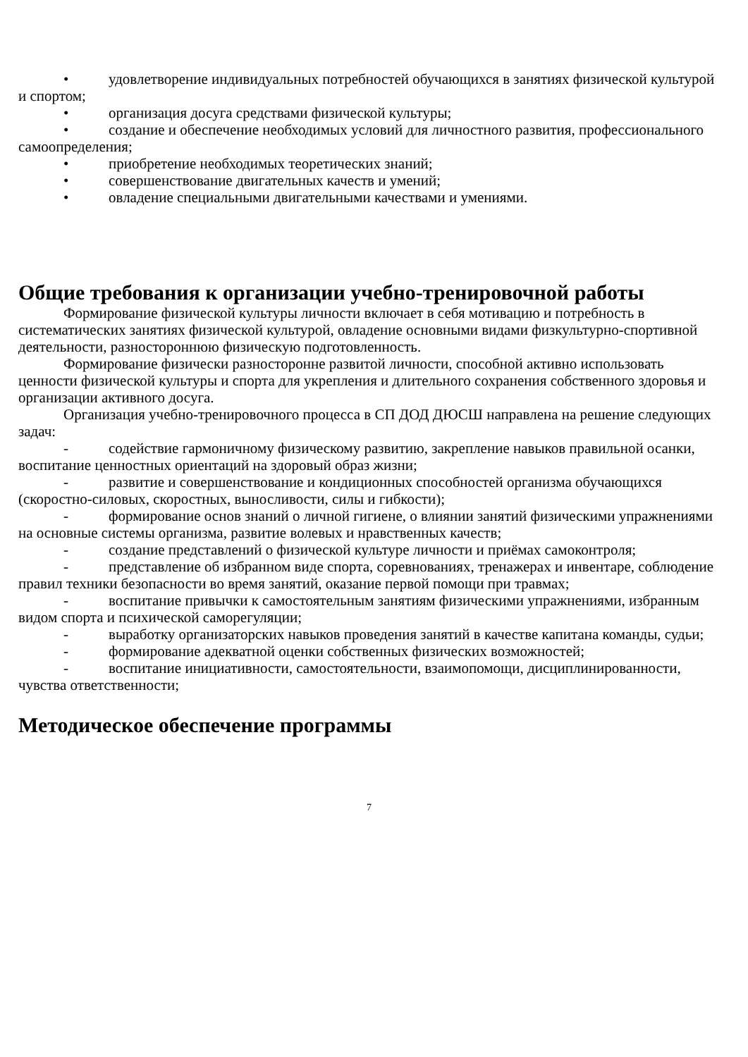• удовлетворение индивидуальных потребностей обучающихся в занятиях физической культурой и спортом;
• организация досуга средствами физической культуры;
• создание и обеспечение необходимых условий для личностного развития, профессионального самоопределения;
• приобретение необходимых теоретических знаний;
• совершенствование двигательных качеств и умений;
• овладение специальными двигательными качествами и умениями.
Общие требования к организации учебно-тренировочной работы
Формирование физической культуры личности включает в себя мотивацию и потребность в систематических занятиях физической культурой, овладение основными видами физкультурно-спортивной деятельности, разностороннюю физическую подготовленность.
Формирование физически разносторонне развитой личности, способной активно использовать ценности физической культуры и спорта для укрепления и длительного сохранения собственного здоровья и организации активного досуга.
Организация учебно-тренировочного процесса в СП ДОД ДЮСШ направлена на решение следующих задач:
- содействие гармоничному физическому развитию, закрепление навыков правильной осанки, воспитание ценностных ориентаций на здоровый образ жизни;
- развитие и совершенствование и кондиционных способностей организма обучающихся (скоростно-силовых, скоростных, выносливости, силы и гибкости);
- формирование основ знаний о личной гигиене, о влиянии занятий физическими упражнениями на основные системы организма, развитие волевых и нравственных качеств;
- создание представлений о физической культуре личности и приёмах самоконтроля;
- представление об избранном виде спорта, соревнованиях, тренажерах и инвентаре, соблюдение правил техники безопасности во время занятий, оказание первой помощи при травмах;
- воспитание привычки к самостоятельным занятиям физическими упражнениями, избранным видом спорта и психической саморегуляции;
- выработку организаторских навыков проведения занятий в качестве капитана команды, судьи;
- формирование адекватной оценки собственных физических возможностей;
- воспитание инициативности, самостоятельности, взаимопомощи, дисциплинированности, чувства ответственности;
Методическое обеспечение программы
7